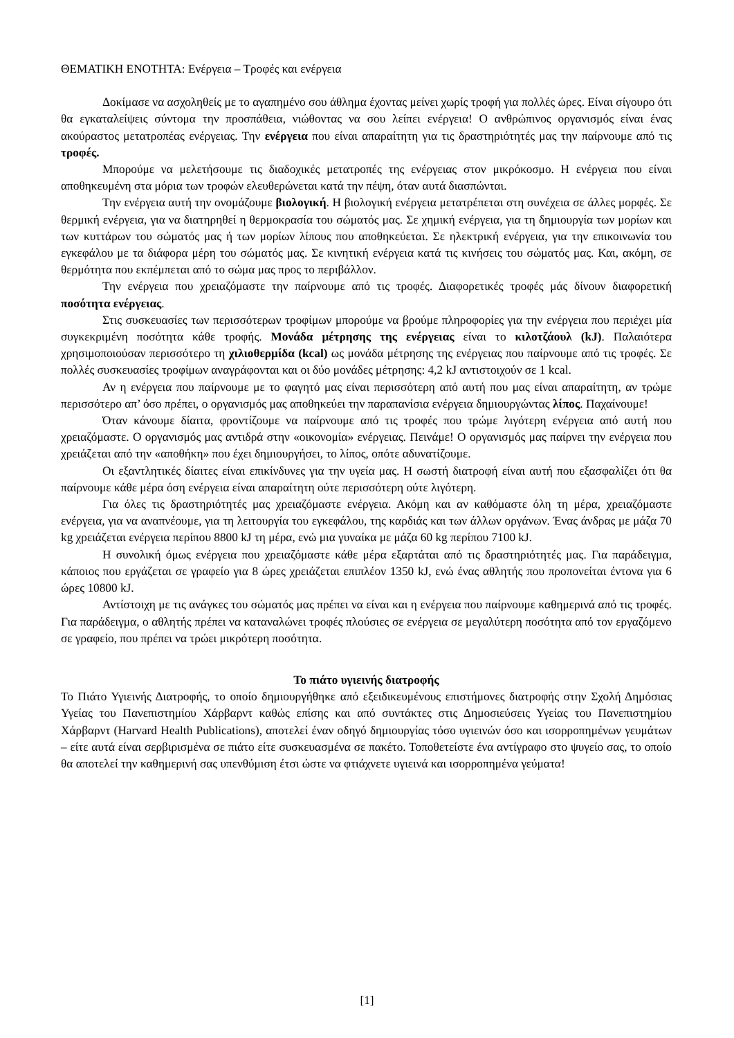ΘΕΜΑΤΙΚΗ ΕΝΟΤΗΤΑ: Ενέργεια – Τροφές και ενέργεια
Δοκίμασε να ασχοληθείς με το αγαπημένο σου άθλημα έχοντας μείνει χωρίς τροφή για πολλές ώρες. Είναι σίγουρο ότι θα εγκαταλείψεις σύντομα την προσπάθεια, νιώθοντας να σου λείπει ενέργεια! Ο ανθρώπινος οργανισμός είναι ένας ακούραστος μετατροπέας ενέργειας. Την ενέργεια που είναι απαραίτητη για τις δραστηριότητές μας την παίρνουμε από τις τροφές.
Μπορούμε να μελετήσουμε τις διαδοχικές μετατροπές της ενέργειας στον μικρόκοσμο. Η ενέργεια που είναι αποθηκευμένη στα μόρια των τροφών ελευθερώνεται κατά την πέψη, όταν αυτά διασπώνται.
Την ενέργεια αυτή την ονομάζουμε βιολογική. Η βιολογική ενέργεια μετατρέπεται στη συνέχεια σε άλλες μορφές. Σε θερμική ενέργεια, για να διατηρηθεί η θερμοκρασία του σώματός μας. Σε χημική ενέργεια, για τη δημιουργία των μορίων και των κυττάρων του σώματός μας ή των μορίων λίπους που αποθηκεύεται. Σε ηλεκτρική ενέργεια, για την επικοινωνία του εγκεφάλου με τα διάφορα μέρη του σώματός μας. Σε κινητική ενέργεια κατά τις κινήσεις του σώματός μας. Και, ακόμη, σε θερμότητα που εκπέμπεται από το σώμα μας προς το περιβάλλον.
Την ενέργεια που χρειαζόμαστε την παίρνουμε από τις τροφές. Διαφορετικές τροφές μάς δίνουν διαφορετική ποσότητα ενέργειας.
Στις συσκευασίες των περισσότερων τροφίμων μπορούμε να βρούμε πληροφορίες για την ενέργεια που περιέχει μία συγκεκριμένη ποσότητα κάθε τροφής. Μονάδα μέτρησης της ενέργειας είναι το κιλοτζάουλ (kJ). Παλαιότερα χρησιμοποιούσαν περισσότερο τη χιλιοθερμίδα (kcal) ως μονάδα μέτρησης της ενέργειας που παίρνουμε από τις τροφές. Σε πολλές συσκευασίες τροφίμων αναγράφονται και οι δύο μονάδες μέτρησης: 4,2 kJ αντιστοιχούν σε 1 kcal.
Αν η ενέργεια που παίρνουμε με το φαγητό μας είναι περισσότερη από αυτή που μας είναι απαραίτητη, αν τρώμε περισσότερο απ’ όσο πρέπει, ο οργανισμός μας αποθηκεύει την παραπανίσια ενέργεια δημιουργώντας λίπος. Παχαίνουμε!
Όταν κάνουμε δίαιτα, φροντίζουμε να παίρνουμε από τις τροφές που τρώμε λιγότερη ενέργεια από αυτή που χρειαζόμαστε. Ο οργανισμός μας αντιδρά στην «οικονομία» ενέργειας. Πεινάμε! Ο οργανισμός μας παίρνει την ενέργεια που χρειάζεται από την «αποθήκη» που έχει δημιουργήσει, το λίπος, οπότε αδυνατίζουμε.
Οι εξαντλητικές δίαιτες είναι επικίνδυνες για την υγεία μας. Η σωστή διατροφή είναι αυτή που εξασφαλίζει ότι θα παίρνουμε κάθε μέρα όση ενέργεια είναι απαραίτητη ούτε περισσότερη ούτε λιγότερη.
Για όλες τις δραστηριότητές μας χρειαζόμαστε ενέργεια. Ακόμη και αν καθόμαστε όλη τη μέρα, χρειαζόμαστε ενέργεια, για να αναπνέουμε, για τη λειτουργία του εγκεφάλου, της καρδιάς και των άλλων οργάνων. Ένας άνδρας με μάζα 70 kg χρειάζεται ενέργεια περίπου 8800 kJ τη μέρα, ενώ μια γυναίκα με μάζα 60 kg περίπου 7100 kJ.
Η συνολική όμως ενέργεια που χρειαζόμαστε κάθε μέρα εξαρτάται από τις δραστηριότητές μας. Για παράδειγμα, κάποιος που εργάζεται σε γραφείο για 8 ώρες χρειάζεται επιπλέον 1350 kJ, ενώ ένας αθλητής που προπονείται έντονα για 6 ώρες 10800 kJ.
Αντίστοιχη με τις ανάγκες του σώματός μας πρέπει να είναι και η ενέργεια που παίρνουμε καθημερινά από τις τροφές. Για παράδειγμα, ο αθλητής πρέπει να καταναλώνει τροφές πλούσιες σε ενέργεια σε μεγαλύτερη ποσότητα από τον εργαζόμενο σε γραφείο, που πρέπει να τρώει μικρότερη ποσότητα.
Το πιάτο υγιεινής διατροφής
Το Πιάτο Υγιεινής Διατροφής, το οποίο δημιουργήθηκε από εξειδικευμένους επιστήμονες διατροφής στην Σχολή Δημόσιας Υγείας του Πανεπιστημίου Χάρβαρντ καθώς επίσης και από συντάκτες στις Δημοσιεύσεις Υγείας του Πανεπιστημίου Χάρβαρντ (Harvard Health Publications), αποτελεί έναν οδηγό δημιουργίας τόσο υγιεινών όσο και ισορροπημένων γευμάτων – είτε αυτά είναι σερβιρισμένα σε πιάτο είτε συσκευασμένα σε πακέτο. Τοποθετείστε ένα αντίγραφο στο ψυγείο σας, το οποίο θα αποτελεί την καθημερινή σας υπενθύμιση έτσι ώστε να φτιάχνετε υγιεινά και ισορροπημένα γεύματα!
[1]